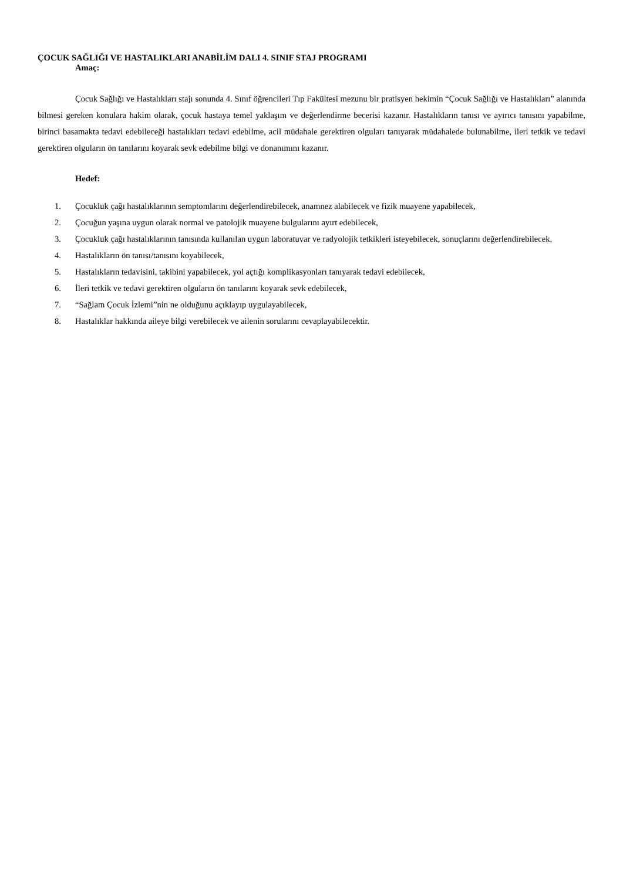ÇOCUK SAĞLIĞI VE HASTALIKLARI ANABİLİM DALI 4. SINIF STAJ PROGRAMI
Amaç:
Çocuk Sağlığı ve Hastalıkları stajı sonunda 4. Sınıf öğrencileri Tıp Fakültesi mezunu bir pratisyen hekimin “Çocuk Sağlığı ve Hastalıkları” alanında bilmesi gereken konulara hakim olarak, çocuk hastaya temel yaklaşım ve değerlendirme becerisi kazanır. Hastalıkların tanısı ve ayırıcı tanısını yapabilme, birinci basamakta tedavi edebileceği hastalıkları tedavi edebilme, acil müdahale gerektiren olguları tanıyarak müdahalede bulunabilme, ileri tetkik ve tedavi gerektiren olguların ön tanılarını koyarak sevk edebilme bilgi ve donanımını kazanır.
Hedef:
1. Çocukluk çağı hastalıklarının semptomlarını değerlendirebilecek, anamnez alabilecek ve fizik muayene yapabilecek,
2. Çocuğun yaşına uygun olarak normal ve patolojik muayene bulgularını ayırt edebilecek,
3. Çocukluk çağı hastalıklarının tanısında kullanılan uygun laboratuvar ve radyolojik tetkikleri isteyebilecek, sonuçlarını değerlendirebilecek,
4. Hastalıkların ön tanısı/tanısını koyabilecek,
5. Hastalıkların tedavisini, takibini yapabilecek, yol açtığı komplikasyonları tanıyarak tedavi edebilecek,
6. İleri tetkik ve tedavi gerektiren olguların ön tanılarını koyarak sevk edebilecek,
7. “Sağlam Çocuk İzlemi”nin ne olduğunu açıklayıp uygulayabilecek,
8. Hastalıklar hakkında aileye bilgi verebilecek ve ailenin sorularını cevaplayabilecektir.